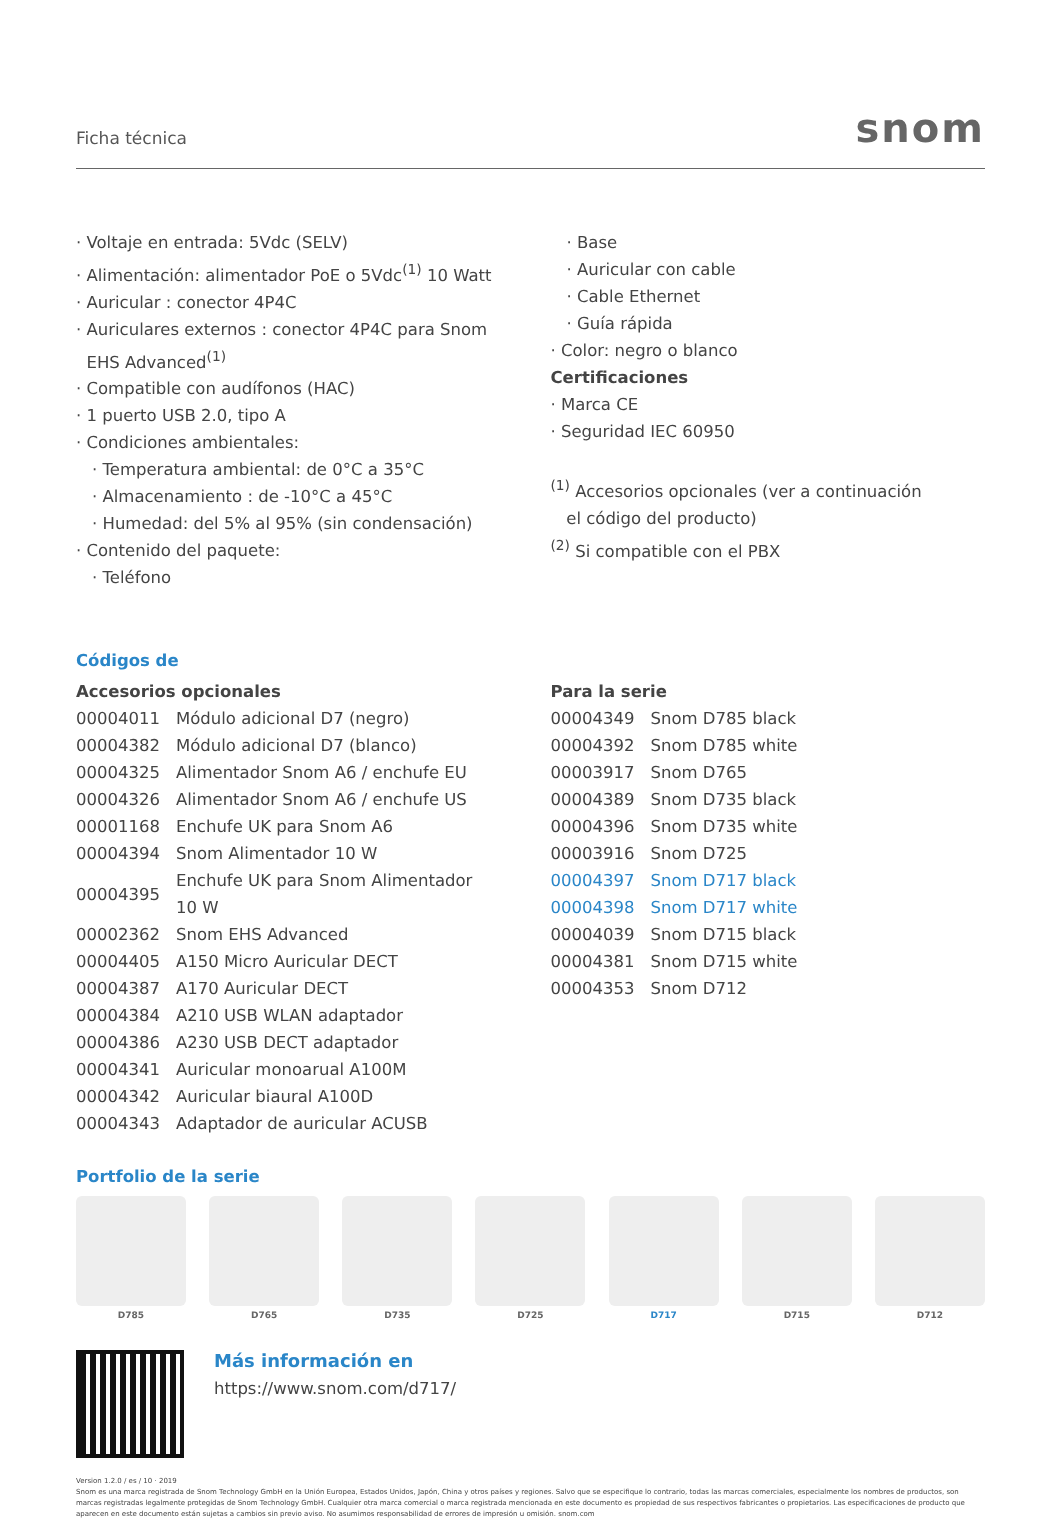Ficha técnica snom
· Voltaje en entrada: 5Vdc (SELV)
· Alimentación: alimentador PoE o 5Vdc<sup>(1)</sup> 10 Watt
· Auricular : conector 4P4C
· Auriculares externos : conector 4P4C para Snom
EHS Advanced<sup>(1)</sup>
· Compatible con audífonos (HAC)
· 1 puerto USB 2.0, tipo A
· Condiciones ambientales:
· Temperatura ambiental: de 0°C a 35°C
· Almacenamiento : de -10°C a 45°C
· Humedad: del 5% al 95% (sin condensación)
· Contenido del paquete:
· Teléfono
· Base
· Auricular con cable
· Cable Ethernet
· Guía rápida
· Color: negro o blanco
Certificaciones
· Marca CE
· Seguridad IEC 60950
<sup>(1)</sup> Accesorios opcionales (ver a continuación
el código del producto)
<sup>(2)</sup> Si compatible con el PBX
Códigos de
Accesorios opcionales
| 00004011 | Módulo adicional D7 (negro) |
| 00004382 | Módulo adicional D7 (blanco) |
| 00004325 | Alimentador Snom A6 / enchufe EU |
| 00004326 | Alimentador Snom A6 / enchufe US |
| 00001168 | Enchufe UK para Snom A6 |
| 00004394 | Snom Alimentador 10 W |
| 00004395 | Enchufe UK para Snom Alimentador 10 W |
| 00002362 | Snom EHS Advanced |
| 00004405 | A150 Micro Auricular DECT |
| 00004387 | A170 Auricular DECT |
| 00004384 | A210 USB WLAN adaptador |
| 00004386 | A230 USB DECT adaptador |
| 00004341 | Auricular monoarual A100M |
| 00004342 | Auricular biaural A100D |
| 00004343 | Adaptador de auricular ACUSB |
Para la serie
| 00004349 | Snom D785 black |
| 00004392 | Snom D785 white |
| 00003917 | Snom D765 |
| 00004389 | Snom D735 black |
| 00004396 | Snom D735 white |
| 00003916 | Snom D725 |
| 00004397 | Snom D717 black |
| 00004398 | Snom D717 white |
| 00004039 | Snom D715 black |
| 00004381 | Snom D715 white |
| 00004353 | Snom D712 |
Portfolio de la serie
D785 D765 D735 D725 D717 D715 D712
Más información en
https://www.snom.com/d717/
Version 1.2.0 / es / 10 · 2019
Snom es una marca registrada de Snom Technology GmbH en la Unión Europea, Estados Unidos, Japón, China y otros países y regiones. Salvo que se especifique lo contrario, todas las marcas comerciales, especialmente los nombres de productos, son marcas registradas legalmente protegidas de Snom Technology GmbH. Cualquier otra marca comercial o marca registrada mencionada en este documento es propiedad de sus respectivos fabricantes o propietarios. Las especificaciones de producto que aparecen en este documento están sujetas a cambios sin previo aviso. No asumimos responsabilidad de errores de impresión u omisión. snom.com